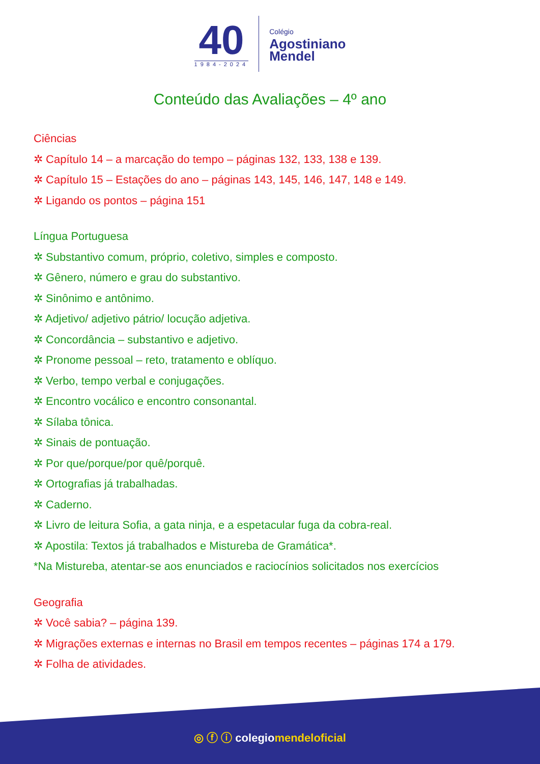40
1984-2024
Colégio
Agostiniano
Mendel
Conteúdo das Avaliações – 4º ano
Ciências
✲ Capítulo 14 – a marcação do tempo – páginas 132, 133, 138 e 139.
✲ Capítulo 15 – Estações do ano – páginas 143, 145, 146, 147, 148 e 149.
✲ Ligando os pontos – página 151
Língua Portuguesa
✲ Substantivo comum, próprio, coletivo, simples e composto.
✲ Gênero, número e grau do substantivo.
✲ Sinônimo e antônimo.
✲ Adjetivo/ adjetivo pátrio/ locução adjetiva.
✲ Concordância – substantivo e adjetivo.
✲ Pronome pessoal – reto, tratamento e oblíquo.
✲ Verbo, tempo verbal e conjugações.
✲ Encontro vocálico e encontro consonantal.
✲ Sílaba tônica.
✲ Sinais de pontuação.
✲ Por que/porque/por quê/porquê.
✲ Ortografias já trabalhadas.
✲ Caderno.
✲ Livro de leitura Sofia, a gata ninja, e a espetacular fuga da cobra-real.
✲ Apostila: Textos já trabalhados e Mistureba de Gramática*.
*Na Mistureba, atentar-se aos enunciados e raciocínios solicitados nos exercícios
Geografia
✲ Você sabia? – página 139.
✲ Migrações externas e internas no Brasil em tempos recentes – páginas 174 a 179.
✲ Folha de atividades.
◎ ⓕ ⓘ colegiomendeloficial